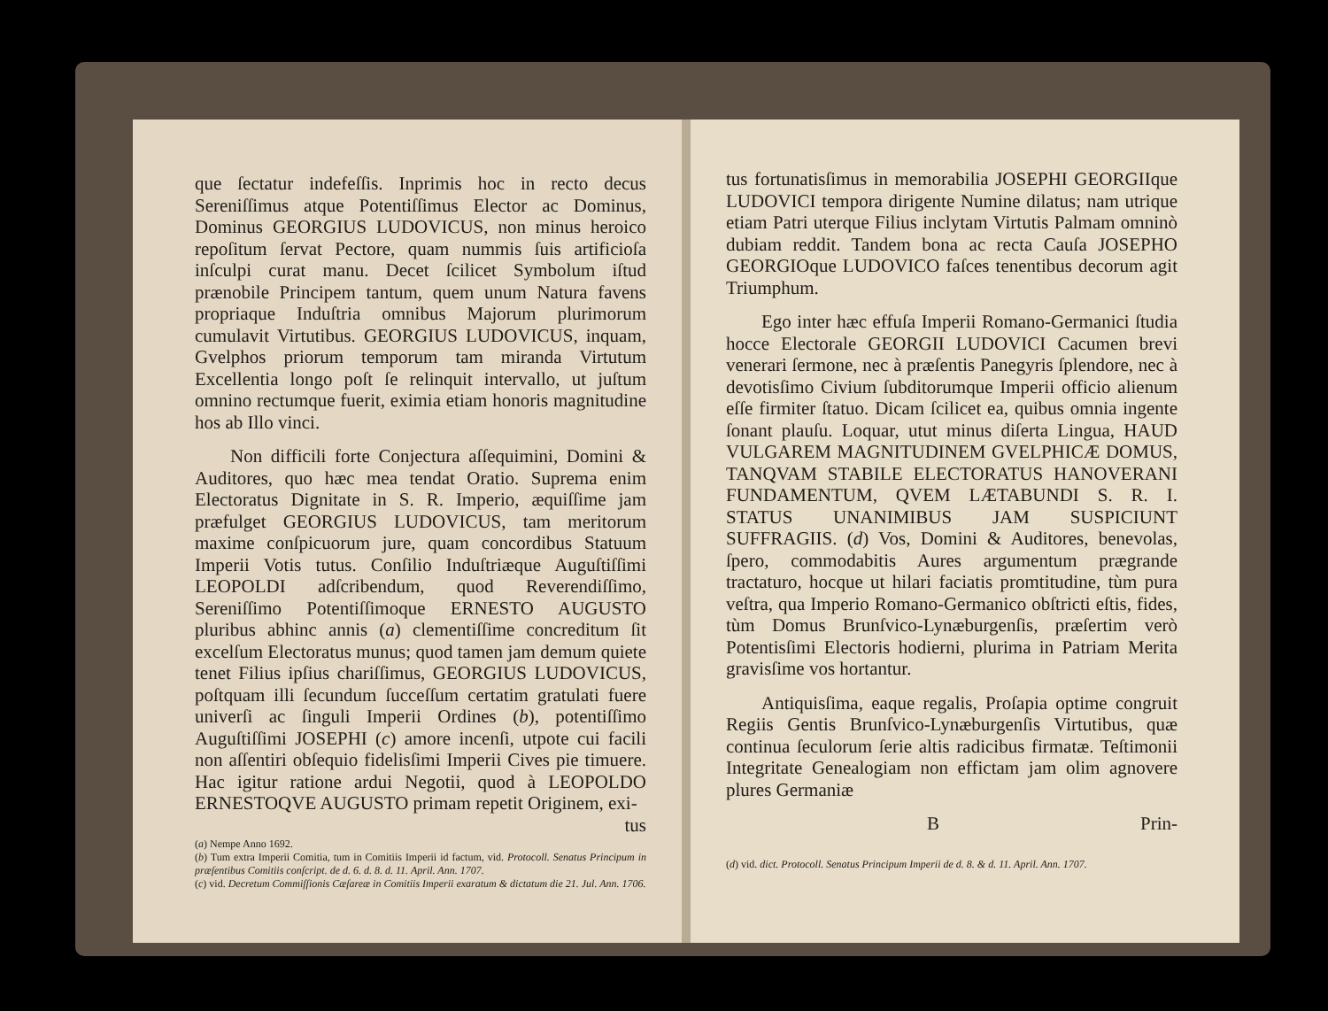que ſectatur indefeſſis. Inprimis hoc in recto decus Sereniſſimus atque Potentiſſimus Elector ac Dominus, Dominus GEORGIUS LUDOVICUS, non minus heroico repoſitum ſervat Pectore, quam nummis ſuis artificioſa inſculpi curat manu. Decet ſcilicet Symbolum iſtud prænobile Principem tantum, quem unum Natura favens propriaque Induſtria omnibus Majorum plurimorum cumulavit Virtutibus. GEORGIUS LUDOVICUS, inquam, Gvelphos priorum temporum tam miranda Virtutum Excellentia longo poſt ſe relinquit intervallo, ut juſtum omnino rectumque fuerit, eximia etiam honoris magnitudine hos ab Illo vinci.
Non difficili forte Conjectura aſſequimini, Domini & Auditores, quo hæc mea tendat Oratio. Suprema enim Electoratus Dignitate in S. R. Imperio, æquiſſime jam præfulget GEORGIUS LUDOVICUS, tam meritorum maxime conſpicuorum jure, quam concordibus Statuum Imperii Votis tutus. Conſilio Induſtriæque Auguſtiſſimi LEOPOLDI adſcribendum, quod Reverendiſſimo, Sereniſſimo Potentiſſimoque ERNESTO AUGUSTO pluribus abhinc annis (a) clementiſſime concreditum ſit excelſum Electoratus munus; quod tamen jam demum quiete tenet Filius ipſius chariſſimus, GEORGIUS LUDOVICUS, poſtquam illi ſecundum ſucceſſum certatim gratulati fuere univerſi ac ſinguli Imperii Ordines (b), potentiſſimo Auguſtiſſimi JOSEPHI (c) amore incenſi, utpote cui facili non aſſentiri obſequio fidelisſimi Imperii Cives pie timuere. Hac igitur ratione ardui Negotii, quod à LEOPOLDO ERNESTOQVE AUGUSTO primam repetit Originem, exi-
tus
(a) Nempe Anno 1692.
(b) Tum extra Imperii Comitia, tum in Comitiis Imperii id factum, vid. Protocoll. Senatus Principum in præſentibus Comitiis conſcript. de d. 6. d. 8. d. 11. April. Ann. 1707.
(c) vid. Decretum Commiſſionis Cæſareæ in Comitiis Imperii exaratum & dictatum die 21. Jul. Ann. 1706.
tus fortunatisſimus in memorabilia JOSEPHI GEORGIIque LUDOVICI tempora dirigente Numine dilatus; nam utrique etiam Patri uterque Filius inclytam Virtutis Palmam omninò dubiam reddit. Tandem bona ac recta Cauſa JOSEPHO GEORGIOque LUDOVICO faſces tenentibus decorum agit Triumphum.
Ego inter hæc effuſa Imperii Romano-Germanici ſtudia hocce Electorale GEORGII LUDOVICI Cacumen brevi venerari ſermone, nec à præſentis Panegyris ſplendore, nec à devotisſimo Civium ſubditorumque Imperii officio alienum eſſe firmiter ſtatuo. Dicam ſcilicet ea, quibus omnia ingente ſonant plauſu. Loquar, utut minus diſerta Lingua, HAUD VULGAREM MAGNITUDINEM GVELPHICÆ DOMUS, TANQVAM STABILE ELECTORATUS HANOVERANI FUNDAMENTUM, QVEM LÆTABUNDI S. R. I. STATUS UNANIMIBUS JAM SUSPICIUNT SUFFRAGIIS. (d) Vos, Domini & Auditores, benevolas, ſpero, commodabitis Aures argumentum prægrande tractaturo, hocque ut hilari faciatis promtitudine, tùm pura veſtra, qua Imperio Romano-Germanico obſtricti eſtis, fides, tùm Domus Brunſvico-Lynæburgenſis, præſertim verò Potentisſimi Electoris hodierni, plurima in Patriam Merita gravisſime vos hortantur.
Antiquisſima, eaque regalis, Proſapia optime congruit Regiis Gentis Brunſvico-Lynæburgenſis Virtutibus, quæ continua ſeculorum ſerie altis radicibus firmatæ. Teſtimonii Integritate Genealogiam non effictam jam olim agnovere plures Germaniæ
B Prin-
(d) vid. dict. Protocoll. Senatus Principum Imperii de d. 8. & d. 11. April. Ann. 1707.